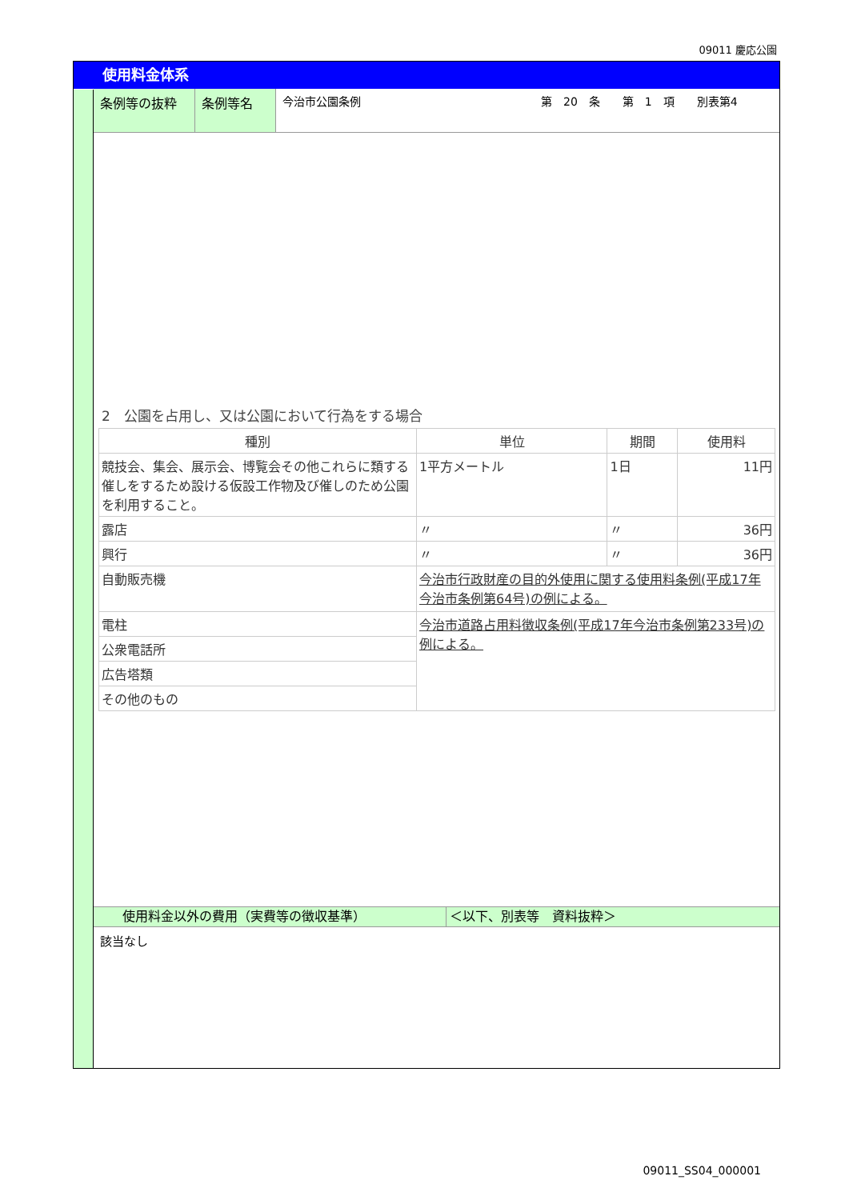09011 慶応公園
使用料金体系
条例等の抜粋 条例等名 今治市公園条例 第　20　条　　第　1　項　　別表第4
2　公園を占用し、又は公園において行為をする場合
| 種別 | 単位 | 期間 | 使用料 |
| --- | --- | --- | --- |
| 競技会、集会、展示会、博覧会その他これらに類する催しをするため設ける仮設工作物及び催しのため公園を利用すること。 | 1平方メートル | 1日 | 11円 |
| 露店 | 〃 | 〃 | 36円 |
| 興行 | 〃 | 〃 | 36円 |
| 自動販売機 | 今治市行政財産の目的外使用に関する使用料条例(平成17年今治市条例第64号)の例による。 | | |
| 電柱 | 今治市道路占用料徴収条例(平成17年今治市条例第233号)の例による。 | | |
| 公衆電話所 | | | |
| 広告塔類 | | | |
| その他のもの | | | |
使用料金以外の費用（実費等の徴収基準） ＜以下、別表等　資料抜粋＞
該当なし
09011_SS04_000001